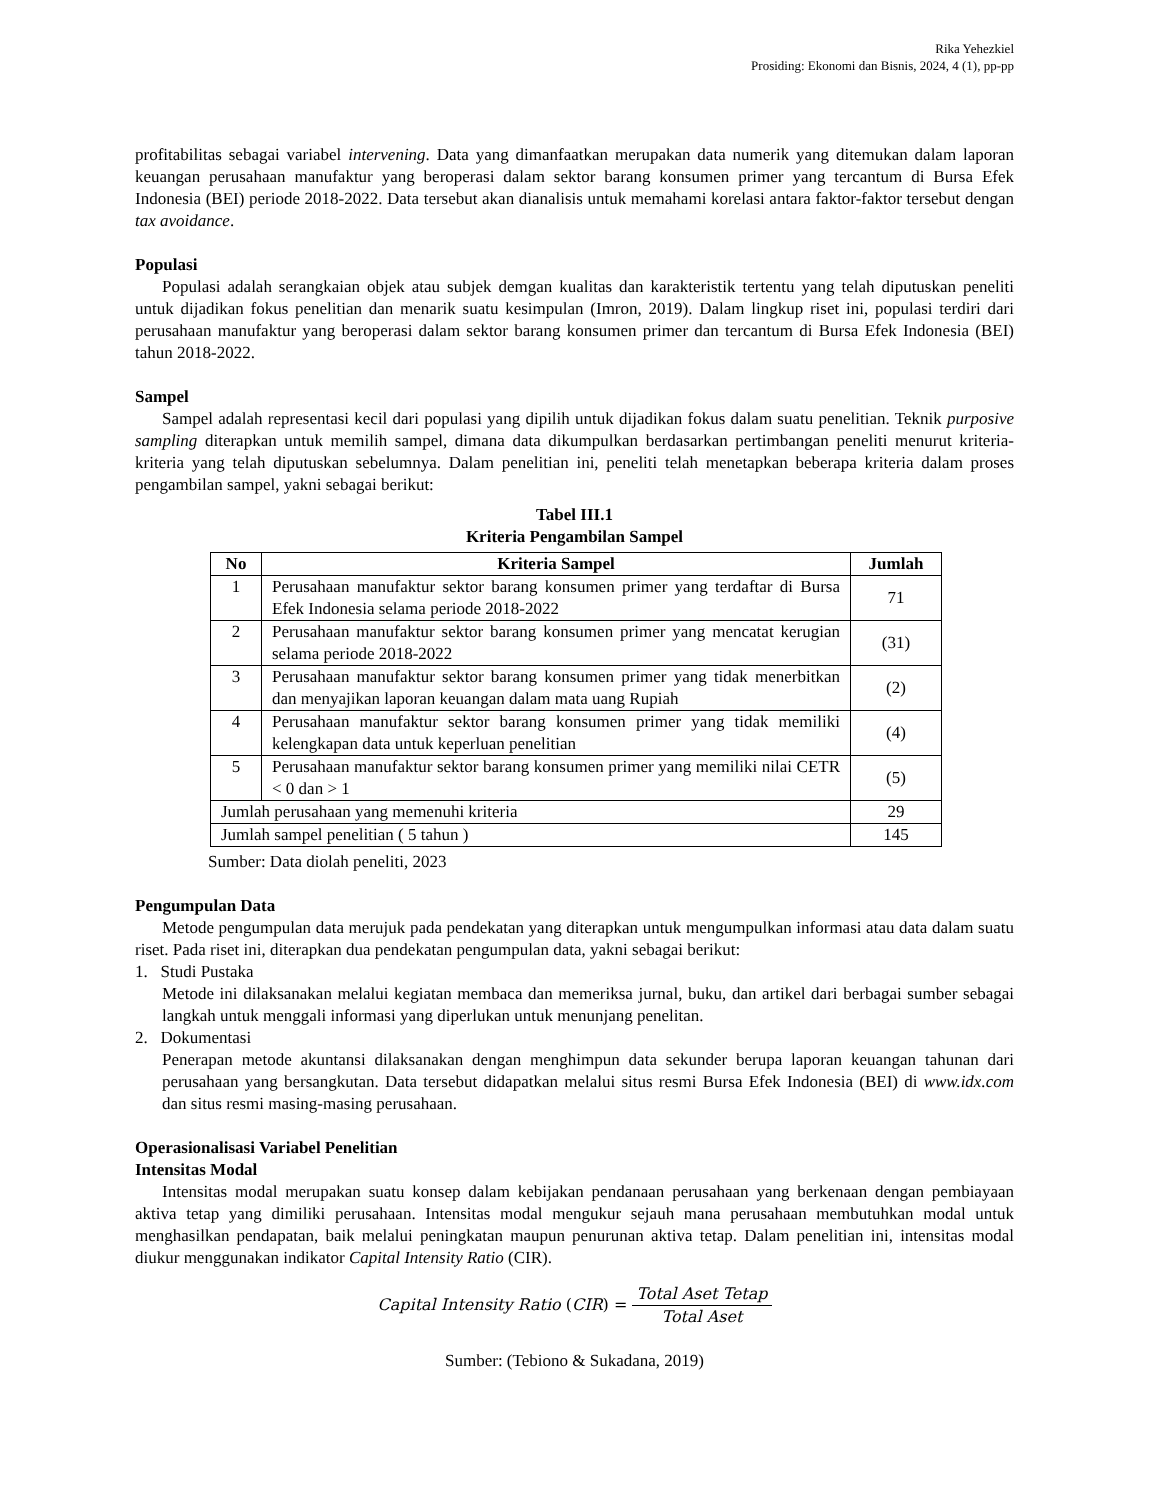Rika Yehezkiel
Prosiding: Ekonomi dan Bisnis, 2024, 4 (1), pp-pp
profitabilitas sebagai variabel intervening. Data yang dimanfaatkan merupakan data numerik yang ditemukan dalam laporan keuangan perusahaan manufaktur yang beroperasi dalam sektor barang konsumen primer yang tercantum di Bursa Efek Indonesia (BEI) periode 2018-2022. Data tersebut akan dianalisis untuk memahami korelasi antara faktor-faktor tersebut dengan tax avoidance.
Populasi
Populasi adalah serangkaian objek atau subjek demgan kualitas dan karakteristik tertentu yang telah diputuskan peneliti untuk dijadikan fokus penelitian dan menarik suatu kesimpulan (Imron, 2019). Dalam lingkup riset ini, populasi terdiri dari perusahaan manufaktur yang beroperasi dalam sektor barang konsumen primer dan tercantum di Bursa Efek Indonesia (BEI) tahun 2018-2022.
Sampel
Sampel adalah representasi kecil dari populasi yang dipilih untuk dijadikan fokus dalam suatu penelitian. Teknik purposive sampling diterapkan untuk memilih sampel, dimana data dikumpulkan berdasarkan pertimbangan peneliti menurut kriteria-kriteria yang telah diputuskan sebelumnya. Dalam penelitian ini, peneliti telah menetapkan beberapa kriteria dalam proses pengambilan sampel, yakni sebagai berikut:
Tabel III.1
Kriteria Pengambilan Sampel
| No | Kriteria Sampel | Jumlah |
| --- | --- | --- |
| 1 | Perusahaan manufaktur sektor barang konsumen primer yang terdaftar di Bursa Efek Indonesia selama periode 2018-2022 | 71 |
| 2 | Perusahaan manufaktur sektor barang konsumen primer yang mencatat kerugian selama periode 2018-2022 | (31) |
| 3 | Perusahaan manufaktur sektor barang konsumen primer yang tidak menerbitkan dan menyajikan laporan keuangan dalam mata uang Rupiah | (2) |
| 4 | Perusahaan manufaktur sektor barang konsumen primer yang tidak memiliki kelengkapan data untuk keperluan penelitian | (4) |
| 5 | Perusahaan manufaktur sektor barang konsumen primer yang memiliki nilai CETR < 0 dan > 1 | (5) |
| Jumlah perusahaan yang memenuhi kriteria | | 29 |
| Jumlah sampel penelitian ( 5 tahun ) | | 145 |
Sumber: Data diolah peneliti, 2023
Pengumpulan Data
Metode pengumpulan data merujuk pada pendekatan yang diterapkan untuk mengumpulkan informasi atau data dalam suatu riset. Pada riset ini, diterapkan dua pendekatan pengumpulan data, yakni sebagai berikut:
1. Studi Pustaka
Metode ini dilaksanakan melalui kegiatan membaca dan memeriksa jurnal, buku, dan artikel dari berbagai sumber sebagai langkah untuk menggali informasi yang diperlukan untuk menunjang penelitan.
2. Dokumentasi
Penerapan metode akuntansi dilaksanakan dengan menghimpun data sekunder berupa laporan keuangan tahunan dari perusahaan yang bersangkutan. Data tersebut didapatkan melalui situs resmi Bursa Efek Indonesia (BEI) di www.idx.com dan situs resmi masing-masing perusahaan.
Operasionalisasi Variabel Penelitian
Intensitas Modal
Intensitas modal merupakan suatu konsep dalam kebijakan pendanaan perusahaan yang berkenaan dengan pembiayaan aktiva tetap yang dimiliki perusahaan. Intensitas modal mengukur sejauh mana perusahaan membutuhkan modal untuk menghasilkan pendapatan, baik melalui peningkatan maupun penurunan aktiva tetap. Dalam penelitian ini, intensitas modal diukur menggunakan indikator Capital Intensity Ratio (CIR).
Capital Intensity Ratio (CIR) = Total Aset Tetap Total Aset
Sumber: (Tebiono & Sukadana, 2019)